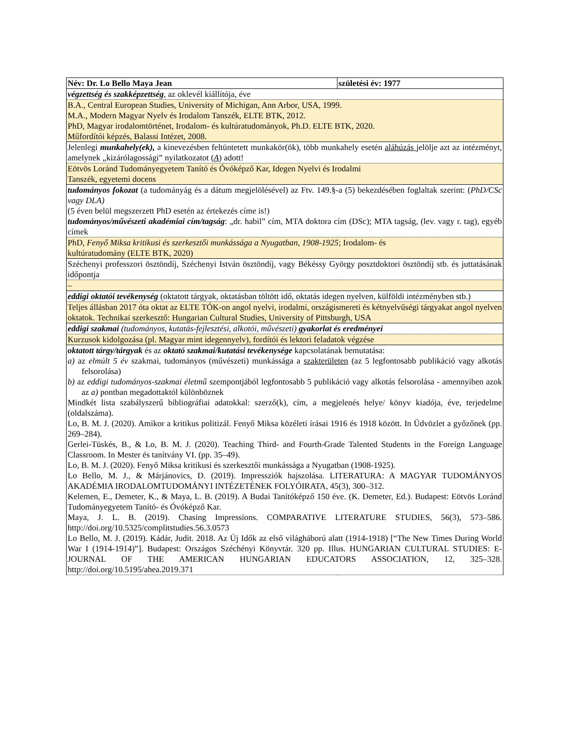| Név: Dr. Lo Bello Maya Jean | születési év: 1977 |
| végzettség és szakképzettség , az oklevél kiállítója, éve | |
| B.A., Central European Studies, University of Michigan, Ann Arbor, USA, 1999. M.A., Modern Magyar Nyelv és Irodalom Tanszék, ELTE BTK, 2012. PhD, Magyar irodalomtörténet, Irodalom- és kultúratudományok, Ph.D. ELTE BTK, 2020. Műfordítói képzés, Balassi Intézet, 2008. | |
| Jelenlegi munkahely(ek), a kinevezésben feltüntetett munkakör(ök), több munkahely esetén aláhúzás jelölje azt az intézményt, amelynek „kizárólagossági” nyilatkozatot ( A ) adott! | |
| Eötvös Loránd Tudományegyetem Tanító és Óvóképző Kar, Idegen Nyelvi és Irodalmi Tanszék, egyetemi docens | |
| tudományos fokozat (a tudományág és a dátum megjelölésével) az Ftv. 149.§-a (5) bekezdésében foglaltak szerint: ( PhD/CSc vagy DLA) (5 éven belül megszerzett PhD esetén az értekezés címe is!) tudományos/művészeti akadémiai cím/tagság : „dr. habil” cím, MTA doktora cím (DSc); MTA tagság, (lev. vagy r. tag), egyéb címek | |
| PhD, Fenyő Miksa kritikusi és szerkesztői munkássága a Nyugatban , 1908-1925 ; Irodalom- és kultúratudomány (ELTE BTK, 2020) | |
| Széchenyi professzori ösztöndíj, Széchenyi István ösztöndíj, vagy Békéssy György posztdoktori ösztöndíj stb. és juttatásának időpontja | |
| – | |
| eddigi oktatói tevékenység (oktatott tárgyak, oktatásban töltött idő, oktatás idegen nyelven, külföldi intézményben stb.) | |
| Teljes állásban 2017 óta oktat az ELTE TÓK-on angol nyelvi, irodalmi, országismereti és kétnyelvűségi tárgyakat angol nyelven oktatok. Technikai szerkesztő: Hungarian Cultural Studies, University of Pittsburgh, USA | |
| eddigi szakmai (tudományos, kutatás-fejlesztési, alkotói, művészeti) gyakorlat és eredményei | |
| Kurzusok kidolgozása (pl. Magyar mint idegennyelv), fordítói és lektori feladatok végzése | |
| oktatott tárgy/tárgyak és az oktató szakmai/kutatási tevékenysége kapcsolatának bemutatása: a) az elmúlt 5 év szakmai, tudományos (művészeti) munkássága a szakterületen (az 5 legfontosabb publikáció vagy alkotás felsorolása) b) az eddigi tudományos-szakmai életmű szempontjából legfontosabb 5 publikáció vagy alkotás felsorolása - amennyiben azok az a) pontban megadottaktól különböznek Mindkét lista szabályszerű bibliográfiai adatokkal: szerző(k), cím, a megjelenés helye/ könyv kiadója, éve, terjedelme (oldalszáma). Lo, B. M. J. (2020). Amikor a kritikus politizál. Fenyő Miksa közéleti írásai 1916 és 1918 között. In Üdvözlet a győzőnek (pp. 269–284). Gerlei-Tüskés, B., & Lo, B. M. J. (2020). Teaching Third- and Fourth-Grade Talented Students in the Foreign Language Classroom. In Mester és tanítvány VI. (pp. 35–49). Lo, B. M. J. (2020). Fenyő Miksa kritikusi és szerkesztői munkássága a Nyugatban (1908-1925). Lo Bello, M. J., & Márjánovics, D. (2019). Impressziók hajszolása. LITERATURA: A MAGYAR TUDOMÁNYOS AKADÉMIA IRODALOMTUDOMÁNYI INTÉZETÉNEK FOLYÓIRATA, 45(3), 300–312. Kelemen, E., Demeter, K., & Maya, L. B. (2019). A Budai Tanítóképző 150 éve. (K. Demeter, Ed.). Budapest: Eötvös Loránd Tudományegyetem Tanító- és Óvóképző Kar. Maya, J. L. B. (2019). Chasing Impressions. COMPARATIVE LITERATURE STUDIES, 56(3), 573–586. http://doi.org/10.5325/complitstudies.56.3.0573 Lo Bello, M. J. (2019). Kádár, Judit. 2018. Az Új Idők az első világháború alatt (1914-1918) [“The New Times During World War I (1914-1914)”]. Budapest: Országos Széchényi Könyvtár. 320 pp. Illus. HUNGARIAN CULTURAL STUDIES: E-JOURNAL OF THE AMERICAN HUNGARIAN EDUCATORS ASSOCIATION, 12, 325–328. http://doi.org/10.5195/ahea.2019.371 | |